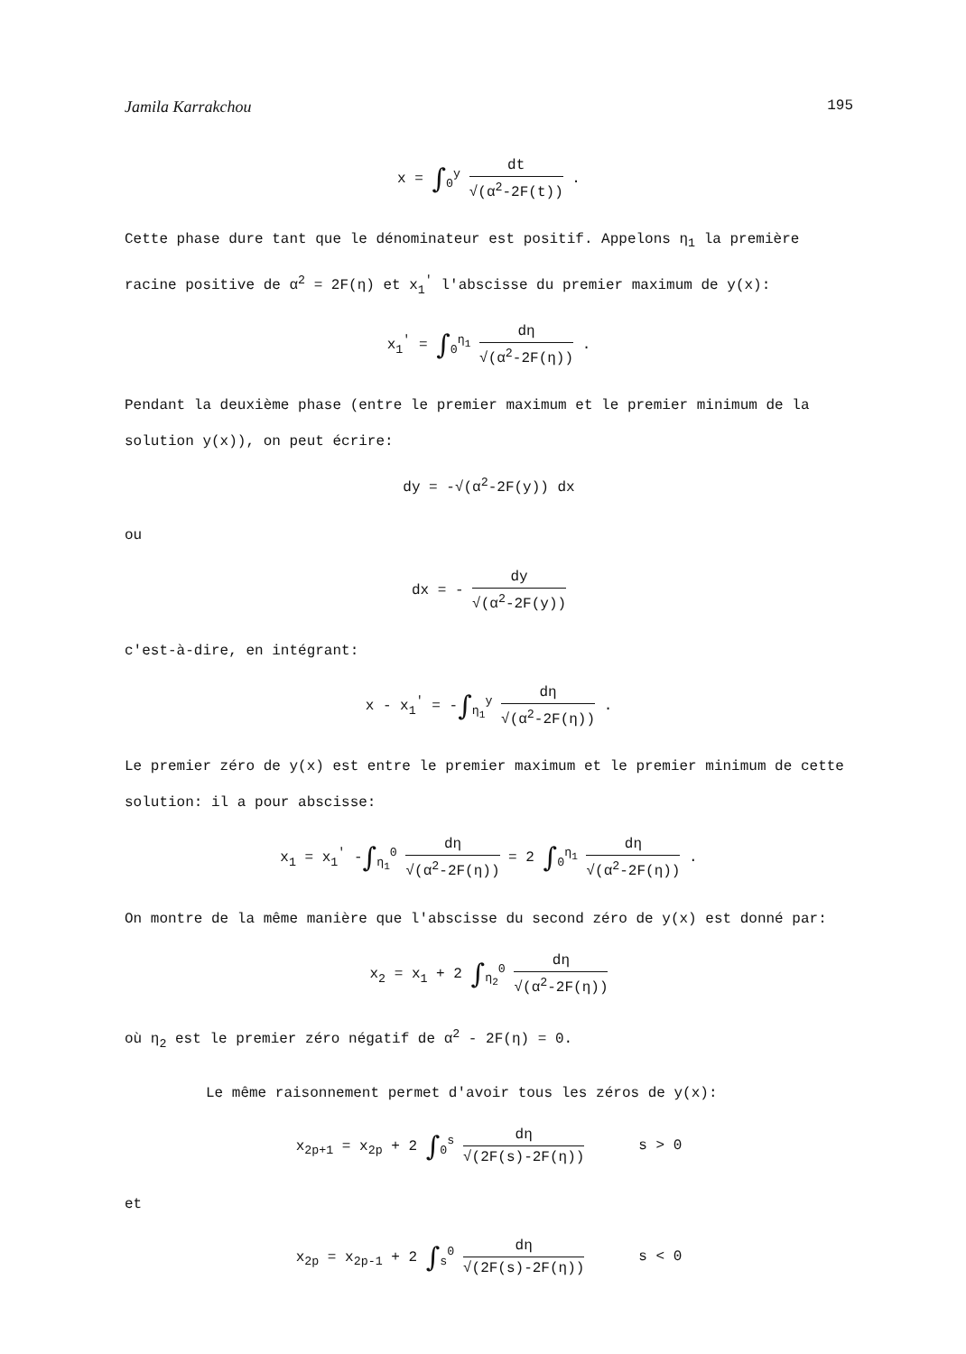Jamila Karrakchou 195
x = ∫<sub>0</sub><sup>y</sup> dt √(α<sup>2</sup>-2F(t)) .
Cette phase dure tant que le dénominateur est positif. Appelons η<sub>1</sub> la première racine positive de α<sup>2</sup> = 2F(η) et x<sub>1</sub><sup>'</sup> l'abscisse du premier maximum de y(x):
x<sub>1</sub><sup>'</sup> = ∫<sub>0</sub><sup>η<sub>1</sub></sup> dη √(α<sup>2</sup>-2F(η)) .
Pendant la deuxième phase (entre le premier maximum et le premier minimum de la solution y(x)), on peut écrire:
dy = -√(α<sup>2</sup>-2F(y)) dx
ou
dx = - dy √(α<sup>2</sup>-2F(y))
c'est-à-dire, en intégrant:
x - x<sub>1</sub><sup>'</sup> = -∫<sub>η<sub>1</sub></sub><sup>y</sup> dη √(α<sup>2</sup>-2F(η)) .
Le premier zéro de y(x) est entre le premier maximum et le premier minimum de cette solution: il a pour abscisse:
x<sub>1</sub> = x<sub>1</sub><sup>'</sup> -∫<sub>η<sub>1</sub></sub><sup>0</sup> dη √(α<sup>2</sup>-2F(η)) = 2 ∫<sub>0</sub><sup>η<sub>1</sub></sup> dη √(α<sup>2</sup>-2F(η)) .
On montre de la même manière que l'abscisse du second zéro de y(x) est donné par:
x<sub>2</sub> = x<sub>1</sub> + 2 ∫<sub>η<sub>2</sub></sub><sup>0</sup> dη √(α<sup>2</sup>-2F(η))
où η<sub>2</sub> est le premier zéro négatif de α<sup>2</sup> - 2F(η) = 0.
Le même raisonnement permet d'avoir tous les zéros de y(x):
x<sub>2p+1</sub> = x<sub>2p</sub> + 2 ∫<sub>0</sub><sup>s</sup> dη √(2F(s)-2F(η)) s > 0
et
x<sub>2p</sub> = x<sub>2p-1</sub> + 2 ∫<sub>s</sub><sup>0</sup> dη √(2F(s)-2F(η)) s < 0